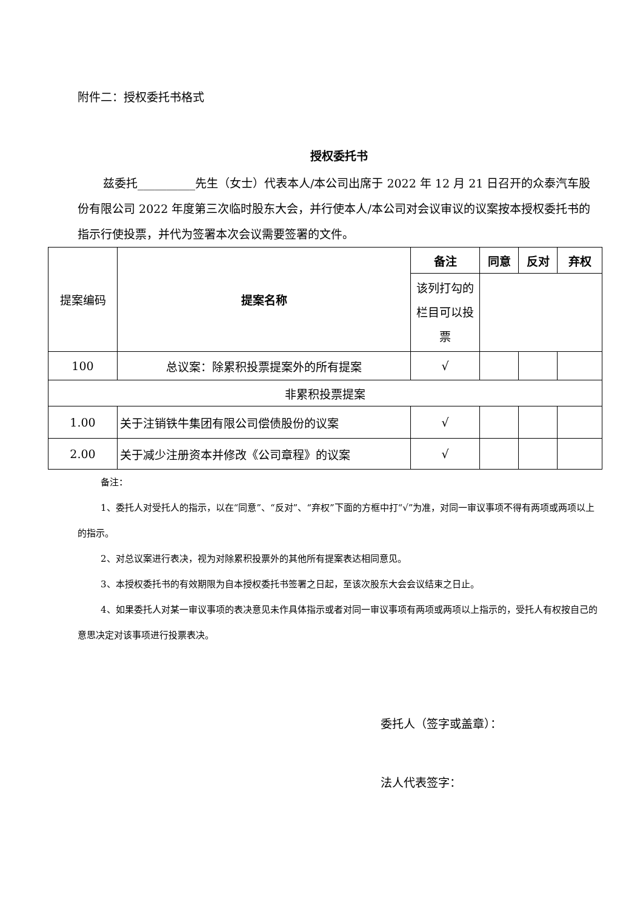附件二：授权委托书格式
授权委托书
兹委托__________先生（女士）代表本人/本公司出席于 2022 年 12 月 21 日召开的众泰汽车股份有限公司 2022 年度第三次临时股东大会，并行使本人/本公司对会议审议的议案按本授权委托书的指示行使投票，并代为签署本次会议需要签署的文件。
| 提案编码 | 提案名称 | 备注 | 同意 | 反对 | 弃权 |
| | | 该列打勾的栏目可以投票 | | | |
| 100 | 总议案：除累积投票提案外的所有提案 | √ | | | |
| 非累积投票提案 | | | | | |
| 1.00 | 关于注销铁牛集团有限公司偿债股份的议案 | √ | | | |
| 2.00 | 关于减少注册资本并修改《公司章程》的议案 | √ | | | |
备注：
1、委托人对受托人的指示，以在“同意”、“反对”、“弃权”下面的方框中打“√”为准，对同一审议事项不得有两项或两项以上的指示。
2、对总议案进行表决，视为对除累积投票外的其他所有提案表达相同意见。
3、本授权委托书的有效期限为自本授权委托书签署之日起，至该次股东大会会议结束之日止。
4、如果委托人对某一审议事项的表决意见未作具体指示或者对同一审议事项有两项或两项以上指示的，受托人有权按自己的意思决定对该事项进行投票表决。
委托人（签字或盖章）：
法人代表签字：